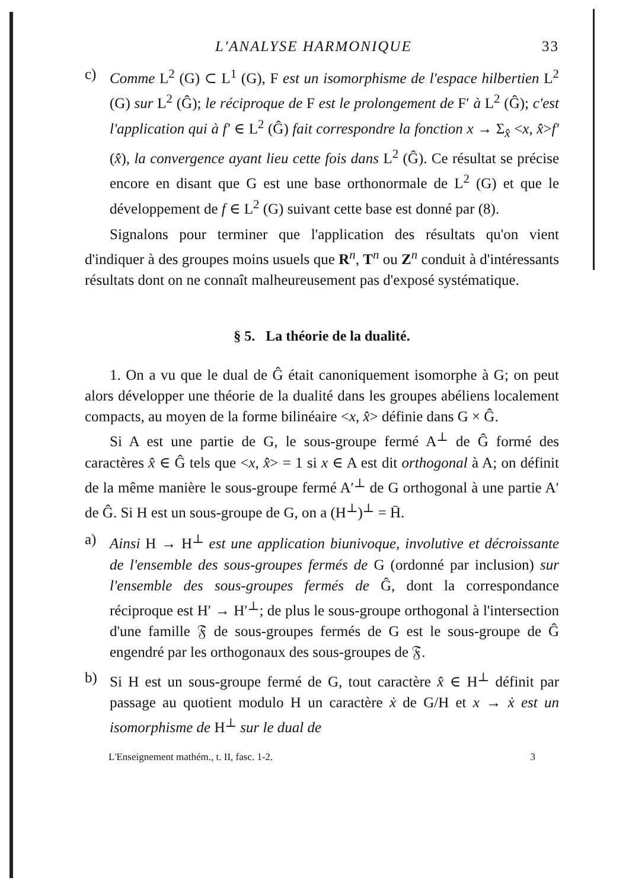L'ANALYSE HARMONIQUE 33
c) Comme L<sup>2</sup> (G) ⊂ L<sup>1</sup> (G), F est un isomorphisme de l'espace hilbertien L<sup>2</sup> (G) sur L<sup>2</sup> (Ĝ); le réciproque de F est le prolongement de F′ à L<sup>2</sup> (Ĝ); c'est l'application qui à f′ ∈ L<sup>2</sup> (Ĝ) fait correspondre la fonction x → Σ<sub>x̂</sub> <x, x̂>f′ (x̂), la convergence ayant lieu cette fois dans L<sup>2</sup> (Ĝ). Ce résultat se précise encore en disant que G est une base orthonormale de L<sup>2</sup> (G) et que le développement de f ∈ L<sup>2</sup> (G) suivant cette base est donné par (8).
Signalons pour terminer que l'application des résultats qu'on vient d'indiquer à des groupes moins usuels que R<sup>n</sup>, T<sup>n</sup> ou Z<sup>n</sup> conduit à d'intéressants résultats dont on ne connaît malheureusement pas d'exposé systématique.
§ 5. La théorie de la dualité.
1. On a vu que le dual de Ĝ était canoniquement isomorphe à G; on peut alors développer une théorie de la dualité dans les groupes abéliens localement compacts, au moyen de la forme bilinéaire <x, x̂> définie dans G × Ĝ.
Si A est une partie de G, le sous-groupe fermé A<sup>⊥</sup> de Ĝ formé des caractères x̂ ∈ Ĝ tels que <x, x̂> = 1 si x ∈ A est dit orthogonal à A; on définit de la même manière le sous-groupe fermé A′<sup>⊥</sup> de G orthogonal à une partie A′ de Ĝ. Si H est un sous-groupe de G, on a (H<sup>⊥</sup>)<sup>⊥</sup> = H̄.
a) Ainsi H → H<sup>⊥</sup> est une application biunivoque, involutive et décroissante de l'ensemble des sous-groupes fermés de G (ordonné par inclusion) sur l'ensemble des sous-groupes fermés de Ĝ, dont la correspondance réciproque est H′ → H′<sup>⊥</sup>; de plus le sous-groupe orthogonal à l'intersection d'une famille 𝔉 de sous-groupes fermés de G est le sous-groupe de Ĝ engendré par les orthogonaux des sous-groupes de 𝔉.
b) Si H est un sous-groupe fermé de G, tout caractère x̂ ∈ H<sup>⊥</sup> définit par passage au quotient modulo H un caractère ẋ de G/H et x → ẋ est un isomorphisme de H<sup>⊥</sup> sur le dual de
L'Enseignement mathém., t. II, fasc. 1-2. 3